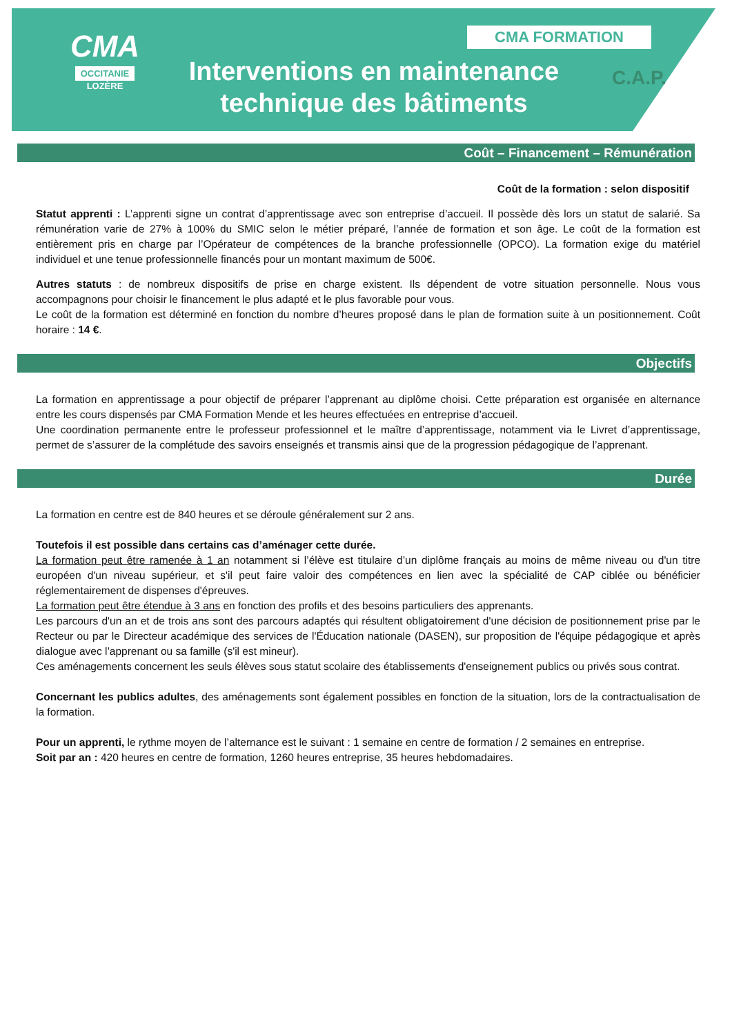CMA
OCCITANIE
LOZÈRE
CMA FORMATION
Interventions en maintenance technique des bâtiments
C.A.P.
Coût – Financement – Rémunération
Coût de la formation : selon dispositif
Statut apprenti : L’apprenti signe un contrat d’apprentissage avec son entreprise d’accueil. Il possède dès lors un statut de salarié. Sa rémunération varie de 27% à 100% du SMIC selon le métier préparé, l’année de formation et son âge. Le coût de la formation est entièrement pris en charge par l’Opérateur de compétences de la branche professionnelle (OPCO). La formation exige du matériel individuel et une tenue professionnelle financés pour un montant maximum de 500€.
Autres statuts : de nombreux dispositifs de prise en charge existent. Ils dépendent de votre situation personnelle. Nous vous accompagnons pour choisir le financement le plus adapté et le plus favorable pour vous.
Le coût de la formation est déterminé en fonction du nombre d’heures proposé dans le plan de formation suite à un positionnement. Coût horaire : 14 €.
Objectifs
La formation en apprentissage a pour objectif de préparer l’apprenant au diplôme choisi. Cette préparation est organisée en alternance entre les cours dispensés par CMA Formation Mende et les heures effectuées en entreprise d’accueil.
Une coordination permanente entre le professeur professionnel et le maître d’apprentissage, notamment via le Livret d’apprentissage, permet de s’assurer de la complétude des savoirs enseignés et transmis ainsi que de la progression pédagogique de l’apprenant.
Durée
La formation en centre est de 840 heures et se déroule généralement sur 2 ans.
Toutefois il est possible dans certains cas d’aménager cette durée.
La formation peut être ramenée à 1 an notamment si l’élève est titulaire d’un diplôme français au moins de même niveau ou d'un titre européen d'un niveau supérieur, et s'il peut faire valoir des compétences en lien avec la spécialité de CAP ciblée ou bénéficier réglementairement de dispenses d'épreuves.
La formation peut être étendue à 3 ans en fonction des profils et des besoins particuliers des apprenants.
Les parcours d'un an et de trois ans sont des parcours adaptés qui résultent obligatoirement d'une décision de positionnement prise par le Recteur ou par le Directeur académique des services de l'Éducation nationale (DASEN), sur proposition de l'équipe pédagogique et après dialogue avec l’apprenant ou sa famille (s'il est mineur).
Ces aménagements concernent les seuls élèves sous statut scolaire des établissements d'enseignement publics ou privés sous contrat.
Concernant les publics adultes, des aménagements sont également possibles en fonction de la situation, lors de la contractualisation de la formation.
Pour un apprenti, le rythme moyen de l’alternance est le suivant : 1 semaine en centre de formation / 2 semaines en entreprise.
Soit par an : 420 heures en centre de formation, 1260 heures entreprise, 35 heures hebdomadaires.